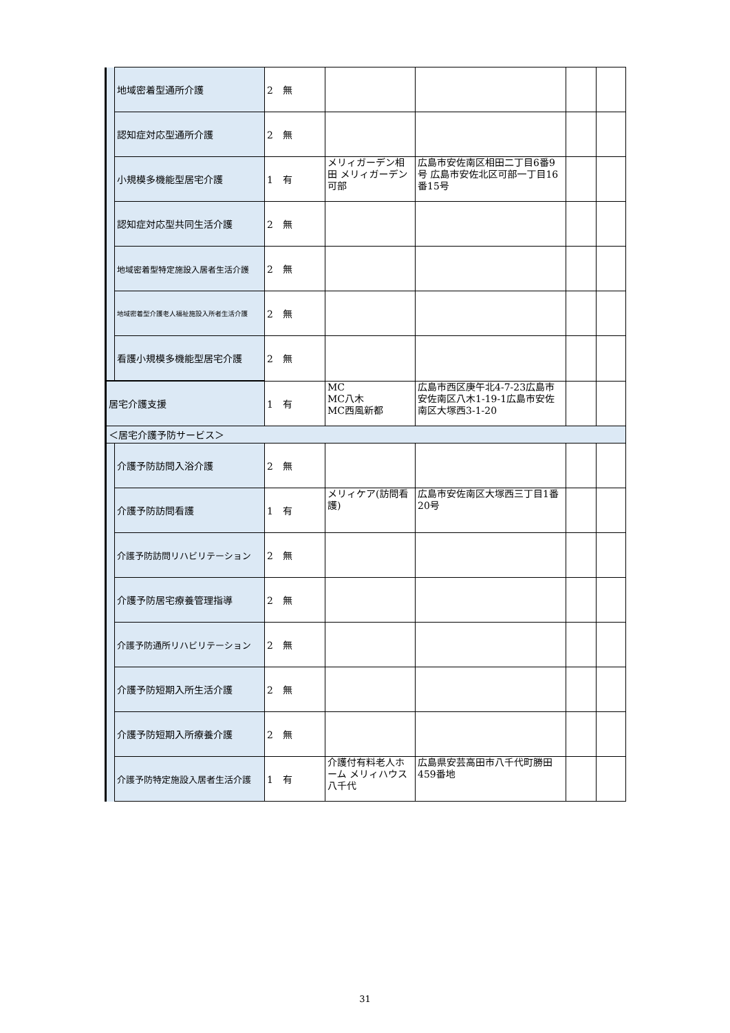| | 地域密着型通所介護 | 2 無 | | | | |
| | 認知症対応型通所介護 | 2 無 | | | | |
| | 小規模多機能型居宅介護 | 1 有 | メリィガーデン相田 メリィガーデン可部 | 広島市安佐南区相田二丁目6番9号 広島市安佐北区可部一丁目16番15号 | | |
| | 認知症対応型共同生活介護 | 2 無 | | | | |
| | 地域密着型特定施設入居者生活介護 | 2 無 | | | | |
| | 地域密着型介護老人福祉施設入所者生活介護 | 2 無 | | | | |
| | 看護小規模多機能型居宅介護 | 2 無 | | | | |
| 居宅介護支援 | | 1 有 | MC MC八木 MC西風新都 | 広島市西区庚午北4-7-23広島市安佐南区八木1-19-1広島市安佐南区大塚西3-1-20 | | |
| ＜居宅介護予防サービス＞ | | | | | | |
| | 介護予防訪問入浴介護 | 2 無 | | | | |
| | 介護予防訪問看護 | 1 有 | メリィケア(訪問看護) | 広島市安佐南区大塚西三丁目1番20号 | | |
| | 介護予防訪問リハビリテーション | 2 無 | | | | |
| | 介護予防居宅療養管理指導 | 2 無 | | | | |
| | 介護予防通所リハビリテーション | 2 無 | | | | |
| | 介護予防短期入所生活介護 | 2 無 | | | | |
| | 介護予防短期入所療養介護 | 2 無 | | | | |
| | 介護予防特定施設入居者生活介護 | 1 有 | 介護付有料老人ホーム メリィハウス八千代 | 広島県安芸高田市八千代町勝田459番地 | | |
31